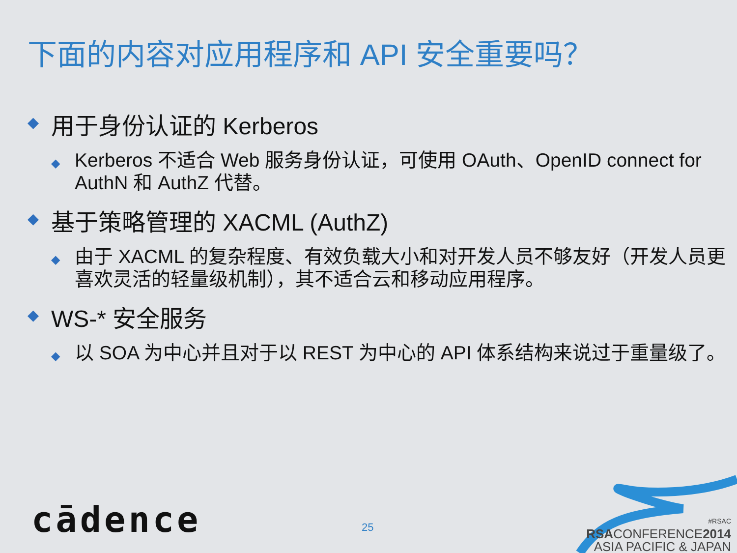下面的内容对应用程序和 API 安全重要吗？
◆ 用于身份认证的 Kerberos
◆ Kerberos 不适合 Web 服务身份认证，可使用 OAuth、OpenID connect for AuthN 和 AuthZ 代替。
◆ 基于策略管理的 XACML (AuthZ)
◆ 由于 XACML 的复杂程度、有效负载大小和对开发人员不够友好（开发人员更喜欢灵活的轻量级机制），其不适合云和移动应用程序。
◆ WS-* 安全服务
◆ 以 SOA 为中心并且对于以 REST 为中心的 API 体系结构来说过于重量级了。
cādence 25
#RSAC
RSACONFERENCE2014
ASIA PACIFIC & JAPAN